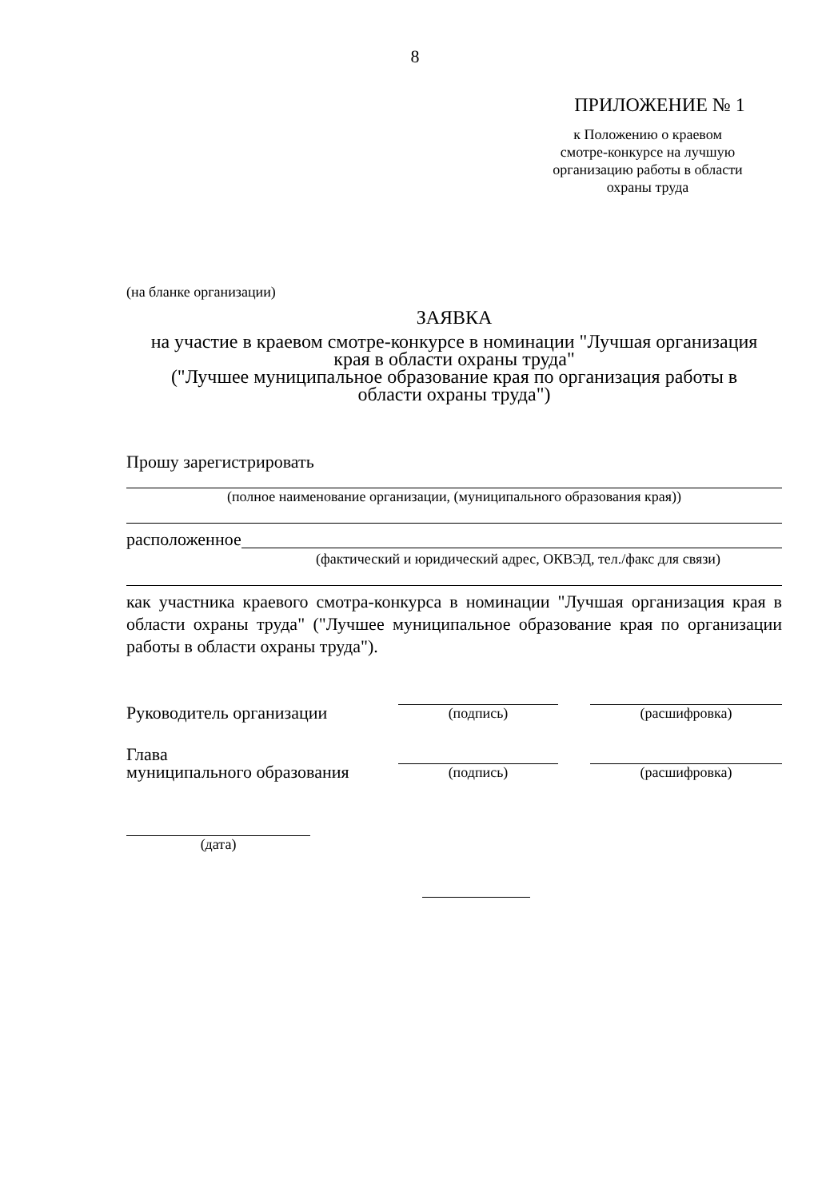8
ПРИЛОЖЕНИЕ № 1
к Положению о краевом
смотре-конкурсе на лучшую
организацию работы в области
охраны труда
(на бланке организации)
ЗАЯВКА
на участие в краевом смотре-конкурсе в номинации "Лучшая организация
края в области охраны труда"
("Лучшее муниципальное образование края по организация работы в
области охраны труда")
Прошу зарегистрировать
(полное наименование организации, (муниципального образования края))
расположенное
(фактический и юридический адрес, ОКВЭД, тел./факс для связи)
как участника краевого смотра-конкурса в номинации "Лучшая организация края в области охраны труда" ("Лучшее муниципальное образование края по организации работы в области охраны труда").
Руководитель организации
(подпись)
(расшифровка)
Глава
муниципального образования
(подпись)
(расшифровка)
(дата)